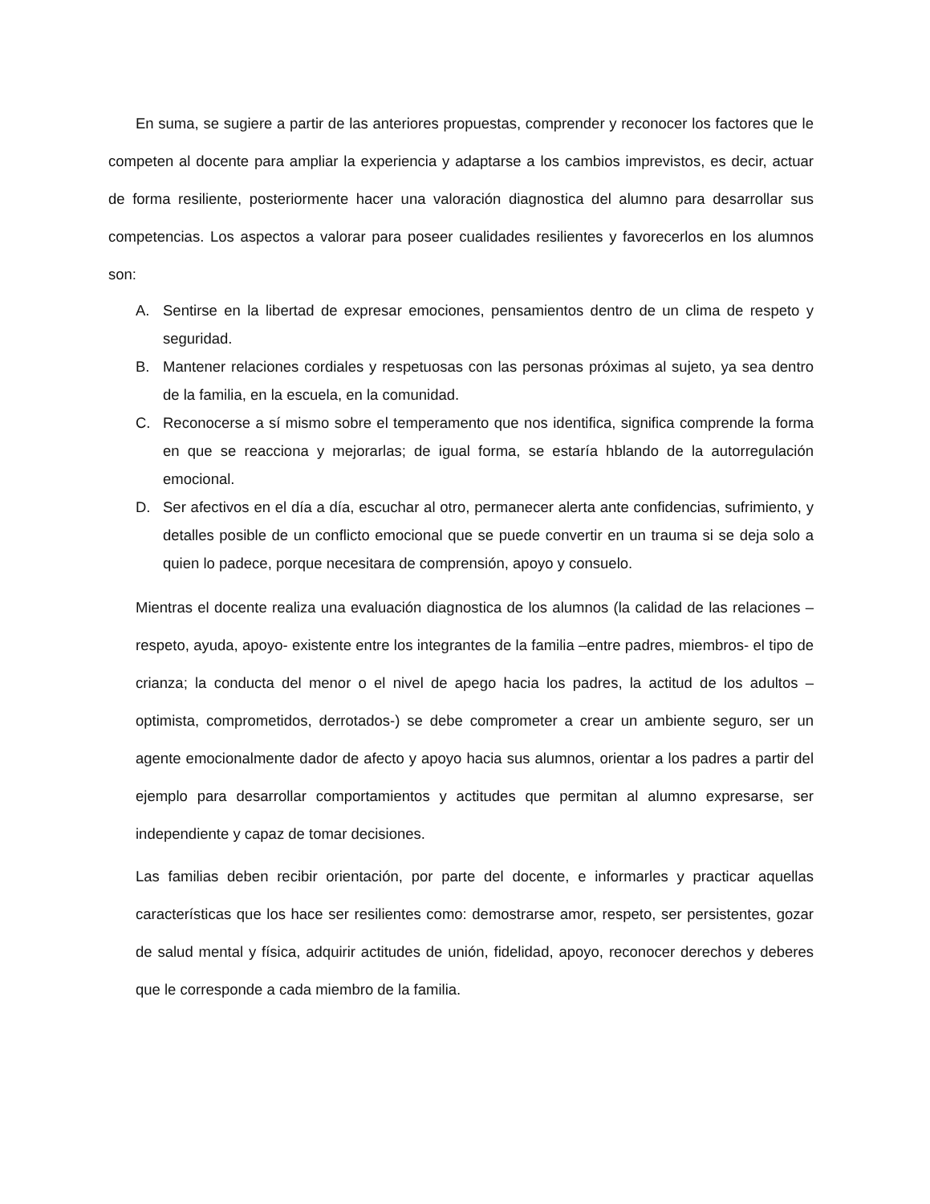En suma, se sugiere a partir de las anteriores propuestas, comprender y reconocer los factores que le competen al docente para ampliar la experiencia y adaptarse a los cambios imprevistos, es decir, actuar de forma resiliente, posteriormente hacer una valoración diagnostica del alumno para desarrollar sus competencias. Los aspectos a valorar para poseer cualidades resilientes y favorecerlos en los alumnos son:
A. Sentirse en la libertad de expresar emociones, pensamientos dentro de un clima de respeto y seguridad.
B. Mantener relaciones cordiales y respetuosas con las personas próximas al sujeto, ya sea dentro de la familia, en la escuela, en la comunidad.
C. Reconocerse a sí mismo sobre el temperamento que nos identifica, significa comprende la forma en que se reacciona y mejorarlas; de igual forma, se estaría hblando de la autorregulación emocional.
D. Ser afectivos en el día a día, escuchar al otro, permanecer alerta ante confidencias, sufrimiento, y detalles posible de un conflicto emocional que se puede convertir en un trauma si se deja solo a quien lo padece, porque necesitara de comprensión, apoyo y consuelo.
Mientras el docente realiza una evaluación diagnostica de los alumnos (la calidad de las relaciones –respeto, ayuda, apoyo- existente entre los integrantes de la familia –entre padres, miembros- el tipo de crianza; la conducta del menor o el nivel de apego hacia los padres, la actitud de los adultos –optimista, comprometidos, derrotados-) se debe comprometer a crear un ambiente seguro, ser un agente emocionalmente dador de afecto y apoyo hacia sus alumnos, orientar a los padres a partir del ejemplo para desarrollar comportamientos y actitudes que permitan al alumno expresarse, ser independiente y capaz de tomar decisiones.
Las familias deben recibir orientación, por parte del docente, e informarles y practicar aquellas características que los hace ser resilientes como: demostrarse amor, respeto, ser persistentes, gozar de salud mental y física, adquirir actitudes de unión, fidelidad, apoyo, reconocer derechos y deberes que le corresponde a cada miembro de la familia.